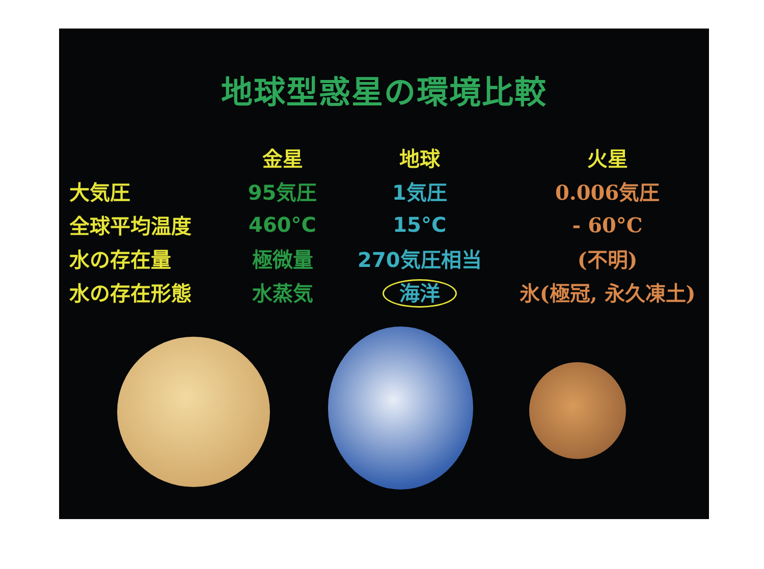地球型惑星の環境比較
| | 金星 | 地球 | 火星 |
| --- | --- | --- | --- |
| 大気圧 | 95気圧 | 1気圧 | 0.006気圧 |
| 全球平均温度 | 460°C | 15°C | - 60°C |
| 水の存在量 | 極微量 | 270気圧相当 | (不明) |
| 水の存在形態 | 水蒸気 | 海洋 | 氷(極冠, 永久凍土) |